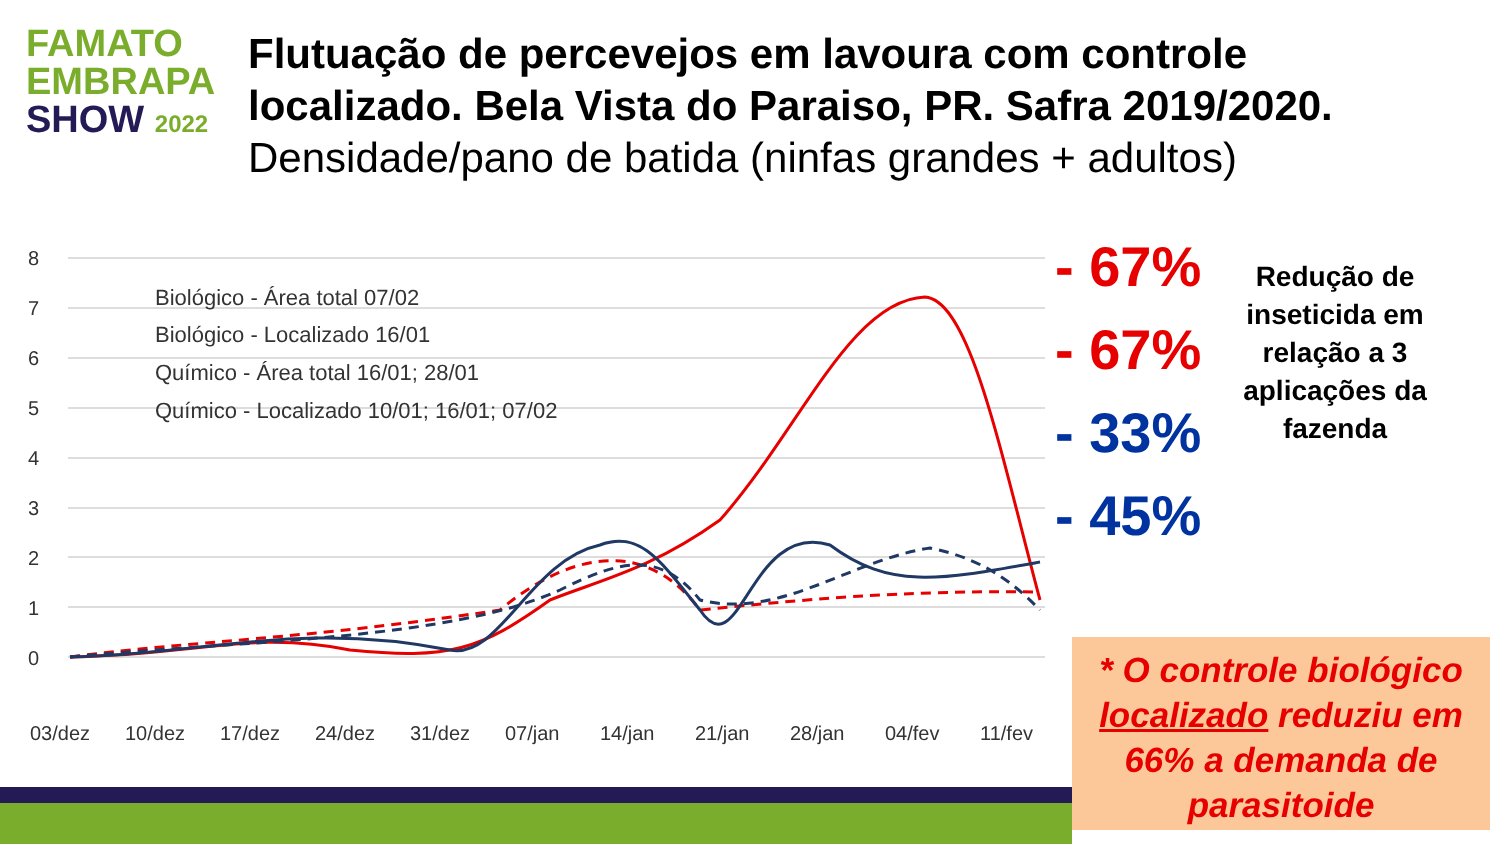FAMATO
EMBRAPA
SHOW 2022
Flutuação de percevejos em lavoura com controle localizado. Bela Vista do Paraiso, PR. Safra 2019/2020.
Densidade/pano de batida (ninfas grandes + adultos)
8
7
6
5
4
3
2
1
0
Biológico - Área total 07/02
Biológico - Localizado 16/01
Químico - Área total 16/01; 28/01
Químico - Localizado 10/01; 16/01; 07/02
03/dez
10/dez
17/dez
24/dez
31/dez
07/jan
14/jan
21/jan
28/jan
04/fev
11/fev
- 67%
- 67%
- 33%
- 45%
Redução de inseticida em relação a 3 aplicações da fazenda
* O controle biológico localizado reduziu em 66% a demanda de parasitoide